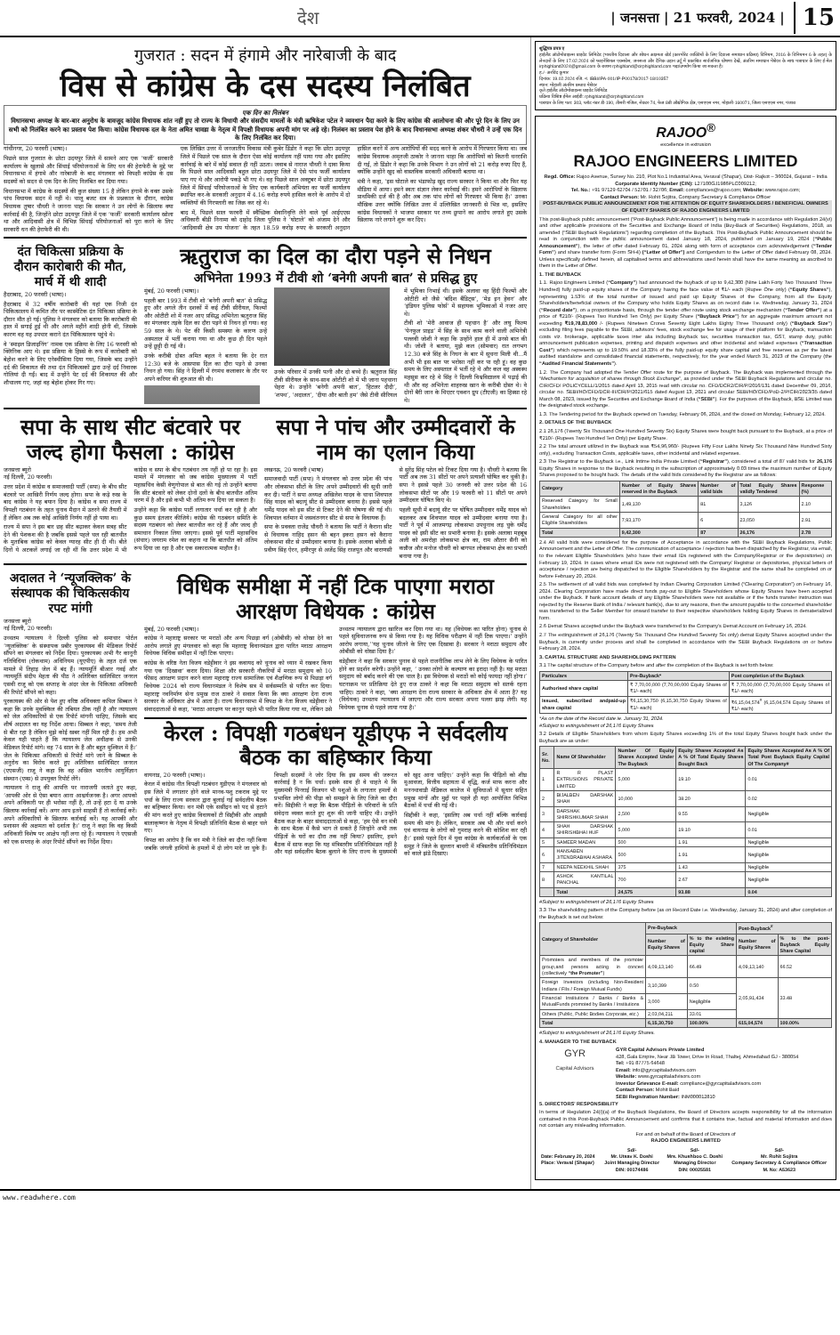देश | जनसत्ता | 21 फरवरी, 2024 | 15
गुजरात : सदन में हंगामे और नारेबाजी के बाद
विस से कांग्रेस के दस सदस्य निलंबित
एक दिन का निलंबन
विधानसभा अध्यक्ष के बार-बार अनुरोध के बावजूद कांग्रेस विधायक शांत नहीं हुए तो राज्य के विधायी और संसदीय मामलों के मंत्री ऋषिकेश पटेल ने व्यवधान पैदा करने के लिए कांग्रेस की आलोचना की और पूरे दिन के लिए उन सभी को निलंबित करने का प्रस्ताव पेश किया। कांग्रेस विधायक दल के नेता अमित चावडा के नेतृत्व में विपक्षी विधायक अपनी मांग पर अड़े रहे। निलंबन का प्रस्ताव पेश होने के बाद विधानसभा अध्यक्ष शंकर चौधरी ने उन्हें एक दिन के लिए निलंबित कर दिया।
गांधीनगर, 20 फरवरी (भाषा)।
पिछले साल गुजरात के छोटा उदयपुर जिले में सामने आए एक ‘फर्जी’ सरकारी कार्यालय के खुलासे और सिंचाई परियोजनाओं के लिए धन की हेराफेरी के मुद्दे पर विधानसभा में हंगामे और नारेबाजी के बाद मंगलवार को विपक्षी कांग्रेस के दस सदस्यों को सदन से एक दिन के लिए निलंबित कर दिया गया।
विधानसभा में कांग्रेस के सदस्यों की कुल संख्या 15 है लेकिन हंगामे के वक्त उसके पांच विधायक सदन में नहीं थे। चालू बजट सत्र के प्रश्नकाल के दौरान, कांग्रेस विधायक तुषार चौधरी ने जानना चाहा कि सरकार ने उन लोगों के खिलाफ क्या कार्रवाई की है, जिन्होंने छोटा उदयपुर जिले में एक ‘फर्जी’ सरकारी कार्यालय खोला था और आदिवासी क्षेत्र में विभिन्न सिंचाई परियोजनाओं को पूरा करने के लिए सरकारी धन की हेराफेरी की थी।
एक लिखित उत्तर में जनजातीय विकास मंत्री कुबेर डिंडोर ने कहा कि छोटा उदयपुर जिले में पिछले एक साल के दौरान ऐसा कोई कार्यालय नहीं पाया गया और इसलिए कार्रवाई के बारे में कोई सवाल ही नहीं उठता। जवाब से नाराज चौधरी ने दावा किया कि पिछले साल आदिवासी बहुल छोटा उदयपुर जिले में ऐसे पांच फर्जी कार्यालय पाए गए थे और आरोपी पकड़े भी गए थे। वह पिछले साल अक्टूबर में छोटा उदयपुर जिले में सिंचाई परियोजनाओं के लिए एक कार्यकारी अभियंता का फर्जी कार्यालय स्थापित कर-के सरकारी अनुदान में 4.16 करोड़ रुपये हासिल करने के आरोप में दो व्यक्तियों की गिरफ्तारी का जिक्र कर रहे थे।
बाद में, पिछले साल फरवरी में स्वैच्छिक सेवानिवृत्ति लेने वाले पूर्व आईएएस अधिकारी बीडी निनामा को दाहोद जिला पुलिस ने ‘घोटाले’ को अंजाम देने और ‘आदिवासी क्षेत्र उप योजना’ के तहत 18.59 करोड़ रुपए के सरकारी अनुदान हासिल करने में अन्य आरोपियों की मदद करने के आरोप में गिरफ्तार किया था। जब कांग्रेस विधायक अमृतजी ठाकोर ने जानना चाहा कि आरोपियों को कितनी धनराशि दी गई, तो डिंडोर ने कहा कि उनके विभाग ने उन लोगों को 21 करोड़ रुपए दिए हैं, क्योंकि उन्होंने खुद को वास्तविक सरकारी अधिकारी बताया था।
मंत्री ने कहा, ‘इस घोटाले का भंडाफोड़ खुद राज्य सरकार ने किया था और फिर यह मीडिया में आया। हमने स्वतः संज्ञान लेकर कार्रवाई की। हमने आरोपियों के खिलाफ प्राथमिकी दर्ज की है और अब तक पांच लोगों को गिरफ्तार भी किया है।’ उनका मौखिक उत्तर क्योंकि लिखित उत्तर में उल्लिखित जानकारी से भिन्न था, इसलिए कांग्रेस विधायकों ने भाजपा सरकार पर तथ्य छुपाने का आरोप लगाते हुए उसके खिलाफ नारे लगाने शुरू कर दिए।
दंत चिकित्सा प्रक्रिया के दौरान कारोबारी की मौत, मार्च में थी शादी
हैदराबाद, 20 फरवरी (भाषा)।
हैदराबाद में 32 वर्षीय कारोबारी की यहां एक निजी दंत चिकित्सालय में कथित तौर पर कास्मेटिक दंत चिकित्सा प्रक्रिया के दौरान मौत हो गई। पुलिस ने मंगलवार को बताया कि कारोबारी की हाल में सगाई हुई थी और अगले महीने शादी होनी थी, जिसके कारण वह यह उपचार कराने दंत चिकित्सालय पहुंचे थे।
वे ‘स्माइल डिजाइनिंग’ नामक एक प्रक्रिया के लिए 16 फरवरी को क्लिनिक आए थे। इस प्रक्रिया के हिस्से के रूप में कारोबारी को बेहोश करने के लिए एनेस्थीसिया दिया गया, जिसके बाद उन्होंने दर्द की शिकायत की तथा दंत चिकित्सकों द्वारा उन्हें दर्द निवारक गोलियां दी गईं। बाद में उन्होंने पेट दर्द की शिकायत की और शौचालय गए, जहां वह बेहोश होकर गिर गए।
ऋतुराज का दिल का दौरा पड़ने से निधन
अभिनेता 1993 में टीवी शो ‘बनेगी अपनी बात’ से प्रसिद्ध हुए
मुंबई, 20 फरवरी (भाषा)।
पहली बार 1993 में टीवी शो ‘बनेगी अपनी बात’ से प्रसिद्ध हुए और अगले तीन दशकों में कई टीवी सीरीयल, फिल्मों और ओटीटी शो में नजर आए प्रसिद्ध अभिनेता ऋतुराज सिंह का मंगलवार तड़के दिल का दौरा पड़ने से निधन हो गया। वह 59 साल के थे। पेट की किसी समस्या के कारण उन्हें अस्पताल में भर्ती कराया गया था और कुछ ही दिन पहले उन्हें छुट्टी दी गई थी।
उनके करीबी दोस्त अमित बहल ने बताया कि देर रात 12:30 बजे के आसपास दिल का दौरा पड़ने से उनका निधन हो गया। सिंह ने दिल्ली में रंगमंच कलाकार के तौर पर अपने करियर की शुरुआत की थी।
उनके परिवार में उनकी पत्नी और दो बच्चे हैं। ऋतुराज सिंह टीवी सीरीयल के साथ-साथ ओटीटी शो में भी जाना पहचाना चेहरा थे। उन्होंने ‘बनेगी अपनी बात’, ‘हिटलर दीदी’, ‘शपथ’, ‘अदालत’, ‘दीया और बाती हम’ जैसे टीवी सीरियल में भूमिका निभाई थी। इसके अलावा वह हिंदी फिल्मों और ओटीटी शो जैसे ‘बंदिश बैंडिट्स’, ‘मेड इन हेवन’ और ‘इंडियन पुलिस फोर्स’ में सहायक भूमिकाओं में नजर आए थे।
टीवी शो ‘मेरी आवाज ही पहचान है’ और लघु फिल्म ‘पेनफुल प्राइड’ में सिंह के साथ काम करने वाली अभिनेत्री पल्लवी जोशी ने कहा कि उन्होंने हाल ही में उनसे बात की थी। जोशी ने बताया, मुझे कल (सोमवार) रात लगभग 12.30 बजे सिंह के निधन के बार में सूचना मिली थी...मैं अभी भी इस बात पर भरोसा नहीं कर पा रही हूं। वह कुछ समय के लिए अस्पताल में भर्ती रहे थे और कल वह अस्वस्थ महसूस कर रहे थे सिंह ने दिल्ली विश्वविद्यालय में पढ़ाई की थी और वह अभिनेता शाहरुख खान के करीबी दोस्त थे। वे दोनों बैरी जान के थिएटर एक्शन ग्रुप (टीएजी) का हिस्सा रहे थे।
सपा के साथ सीट बंटवारे पर जल्द होगा फैसला : कांग्रेस
जनसत्ता ब्यूरो
नई दिल्ली, 20 फरवरी।
उत्तर प्रदेश में कांग्रेस व समाजवादी पार्टी (सपा) के बीच सीट बंटवारे पर आखिरी निर्णय जल्द होगा। सपा के कड़े रुख के बाद कांग्रेस ने यह बयान दिया है। कांग्रेस व सपा राज्य में विपक्षी गठबंधन के तहत चुनाव मैदान में उतरने की तैयारी में हैं लेकिन अब तक कोई आखिरी निर्णय नहीं हो पाया था।
राज्य में सपा ने इस बार छह सीट बढ़ाकर केवल सत्रह सीट देने की पेशकश की है जबकि इससे पहले चल रही बातचीत के मुताबिक कांग्रेस को केवल ग्यारह सीट ही दी थी। बीते दिनों ये अटकलें लगाई जा रही थीं कि उत्तर प्रदेश में भी कांग्रेस व सपा के बीच गठबंधन तय नहीं हो पा रहा है। इस मामले में मंगलवार को जब कांग्रेस मुख्यालय में पार्टी महासचिव केसी वेणुगोपाल से बात की गई तो उन्होंने बताया कि सीट बंटवारे को लेकर दोनों दलों के बीच बातचीत अंतिम चरण में है और इसे कभी भी अंतिम रूप दिया जा सकता है।
उन्होंने कहा कि कांग्रेस पार्टी लगातार चर्चा कर रही है और कुछ समय इंतजार कीजिये। कांग्रेस की गठबंधन समिति के सदस्य गठबंधन को लेकर बातचीत कर रहे हैं और जल्द ही समाधान निकाल लिया जाएगा। इससे पूर्व पार्टी महासचिव (संचार) जयराम रमेश का कहना था कि बातचीत को अंतिम रूप दिया जा रहा है और एक सकारात्मक माहौल है।
सपा ने पांच और उम्मीदवारों के नाम का एलान किया
लखनऊ, 20 फरवरी (भाषा)
समाजवादी पार्टी (सपा) ने मंगलवार को उत्तर प्रदेश की पांच और लोकसभा सीटों के लिए अपने उम्मीदवारों की सूची जारी कर दी। पार्टी ने सपा अध्यक्ष अखिलेश यादव के चाचा शिवपाल सिंह यादव को बदायूं सीट से उम्मीदवार बनाया है। इससे पहले धर्मेंद्र यादव को इस सीट से टिकट देने की घोषणा की गई थी। शिवपाल वर्तमान में जसवंतनगर सीट से सपा के विधायक हैं।
सपा के प्रवक्ता राजेंद्र चौधरी ने बताया कि पार्टी ने कैराना सीट से विधायक नाहिद हसन की बहन इकरा हसन को कैराना लोकसभा सीट से उम्मीदवार बनाया है। इसके अलावा बरेली से प्रवीण सिंह ऐरन, हमीरपुर से अजेंद्र सिंह राजपूत और वाराणसी से सुरेंद्र सिंह पटेल को टिकट दिया गया है। चौधरी ने बताया कि पार्टी अब तक 31 सीटों पर अपने प्रत्याशी घोषित कर चुकी है। सपा ने इससे पहले 30 जनवरी को उत्तर प्रदेश की 16 लोकसभा सीटों पर और 19 फरवरी को 11 सीटों पर अपने उम्मीदवार घोषित किए थे।
पहली सूची में बदायूं सीट पर घोषित उम्मीदवार धर्मेंद्र यादव को बदलकर अब शिवपाल यादव को उम्मीदवार बनाया गया है। पार्टी ने पूर्व में आजमगढ़ लोकसभा उपचुनाव लड़ चुके धर्मेंद्र यादव को इसी सीट का प्रभारी बनाया है। इसके अलावा महबूब अली को अमरोहा लोकसभा क्षेत्र का, राम औतार सैनी को कन्नौज और मनोज चौधरी को बागपत लोकसभा क्षेत्र का प्रभारी बनाया गया है।
अदालत ने ‘न्यूजक्लिक’ के संस्थापक की चिकित्सकीय रपट मांगी
जनसत्ता ब्यूरो
नई दिल्ली, 20 फरवरी।
उच्चतम न्यायालय ने दिल्ली पुलिस को समाचार पोर्टल ‘न्यूजक्लिक’ के संस्थापक प्रबीर पुरकायस्थ की मेडिकल रिपोर्ट सौंपने का मंगलवार को निर्देश दिया। पुरकायस्थ अभी गैर कानूनी गतिविधियां (रोकथाम) अधिनियम (यूएपीए) के तहत दर्ज एक मामले में तिहाड़ जेल में बंद हैं। न्यायमूर्ति बीआर गवई और न्यायमूर्ति संदीप मेहता की पीठ ने अतिरिक्त सालिसिटर जनरल एसवी राजू को एक सप्ताह के अंदर जेल के चिकित्सा अधिकारी की रिपोर्ट सौंपने को कहा।
पुरकायस्थ की ओर से पेश हुए वरिष्ठ अधिवक्ता कपिल सिब्बल ने कहा कि उनके मुवक्किल की तबियत ठीक नहीं है और न्यायालय को जेल अधिकारियों से एक रिपोर्ट मांगनी चाहिए, जिसके बाद शीर्ष अदालत का यह निर्देश आया। सिब्बल ने कहा, ‘समय तेजी से बीत रहा है लेकिन मुझे कोई खबर नहीं मिल रही है। हम अभी केवल यही चाहते हैं कि न्यायालय जेल अधीक्षक से उनकी मेडिकल रिपोर्ट मांगे। वह 74 साल के हैं और बहुत मुश्किल में हैं।’ जेल के चिकित्सा अधिकारी से रिपोर्ट मांगे जाने के सिब्बल के अनुरोध का विरोध करते हुए अतिरिक्त सालिसिटर जनरल (एएसजी) राजू ने कहा कि वह अखिल भारतीय आयुर्विज्ञान संस्थान (एम्स) से उपयुक्त रिपोर्ट लेंगे।
न्यायालय ने राजू की आपत्ति पर नाराजगी जताते हुए कहा, ‘आपकी ओर से ऐसा बयान आना आश्चर्यजनक है। अगर आपको अपने अधिकारी पर ही भरोसा नहीं है, तो उन्हें हटा दें या उनके खिलाफ कार्रवाई करें। अगर आप इतने साहसी हैं तो कार्रवाई करें। अपने अधिकारियों के खिलाफ कार्रवाई करें। यह आपकी और प्रशासन की अक्षमता को दर्शाता है।’ राजू ने कहा कि वह किसी अधिकारी विशेष पर आक्षेप नहीं लगा रहे हैं। न्यायालय ने एएसजी को एक सप्ताह के अंदर रिपोर्ट सौंपने का निर्देश दिया।
विधिक समीक्षा में नहीं टिक पाएगा मराठा आरक्षण विधेयक : कांग्रेस
मुंबई, 20 फरवरी (भाषा)।
कांग्रेस ने महाराष्ट्र सरकार पर मराठों और अन्य पिछड़ा वर्ग (ओबीसी) को धोखा देने का आरोप लगाते हुए मंगलवार को कहा कि महाराष्ट्र विधानमंडल द्वारा पारित मराठा आरक्षण विधेयक विधिक समीक्षा में नहीं टिक पाएगा।
कांग्रेस के वरिष्ठ नेता विजय वडेट्टीवार ने इस कवायद को चुनाव को ध्यान में रखकर किया गया एक ‘दिखावा’ करार दिया। शिक्षा और सरकारी नौकरियों में मराठा समुदाय को 10 फीसद आरक्षण प्रदान करने वाला महाराष्ट्र राज्य सामाजिक एवं शैक्षणिक रूप से पिछड़ा वर्ग विधेयक 2024 को राज्य विधानमंडल ने विशेष सत्र में सर्वसम्मति से पारित कर दिया। महाराष्ट्र नवनिर्माण सेना प्रमुख राज ठाकरे ने सवाल किया कि क्या आरक्षण देना राज्य सरकार के अधिकार क्षेत्र में आता है। राज्य विधानसभा में विपक्ष के नेता विजय वडेट्टीवार ने संवाददाताओं से कहा, ‘मराठा आरक्षण पर कानून पहले भी पारित किया गया था, लेकिन उसे उच्चतम न्यायालय द्वारा खारिज कर दिया गया था। यह (विधेयक का पारित होना) चुनाव से पहले सुविधाजनक रूप से किया गया है। यह विधिक परीक्षण में नहीं टिक पाएगा।’ उन्होंने आरोप लगाया,‘‘यह चुनाव जीतने के लिए एक दिखावा है। सरकार ने मराठा समुदाय और ओबीसी को धोखा दिया है।’
वडेट्टीवार ने कहा कि सरकार चुनाव से पहले राजनीतिक लाभ लेने के लिए विधेयक के पारित होने का प्रदर्शन करेगी। उन्होंने कहा, ‘ उनका लोगों के कल्याण का इरादा नहीं है। यह मराठा समुदाय को बर्बाद करने की एक चाल है। इस विधेयक से मराठों को कोई फायदा नहीं होगा।’ घटनाक्रम पर प्रतिक्रिया देते हुए राज ठाकरे ने कहा कि मराठा समुदाय को सतर्क रहना चाहिए। ठाकरे ने कहा, ‘क्या आरक्षण देना राज्य सरकार के अधिकार क्षेत्र में आता है? यह (विधेयक) उच्चतम न्यायालय में जाएगा और राज्य सरकार अपना पल्ला झाड़ लेगी। यह विधेयक चुनाव से पहले लाया गया है।’
केरल : विपक्षी गठबंधन यूडीएफ ने सर्वदलीय बैठक का बहिष्कार किया
वायनाड, 20 फरवरी (भाषा)।
केरल में कांग्रेस नीत विपक्षी गठबंधन यूडीएफ ने मंगलवार को इस जिले में लगातार होने वाले मानव-पशु टकराव मुद्दे पर चर्चा के लिए राज्य सरकार द्वारा बुलाई गई सर्वदलीय बैठक का बहिष्कार किया। वन मंत्री एके ससींद्रन को पद से हटाने की मांग करते हुए कांग्रेस विधायकों टी सिद्दीकी और आइसी बालाकृष्णन के नेतृत्व में विपक्षी प्रतिनिधि बैठक से बाहर चले गए।
विपक्ष का आरोप है कि वन मंत्री ने जिले का दौरा नहीं किया जबकि जंगली हाथियों के हमलों में दो लोग मारे जा चुके हैं। विपक्षी सदस्यों ने जोर दिया कि इस समय की जरूरत कार्रवाई है न कि चर्चा। इसके साथ ही वे चाहते थे कि मुख्यमंत्री पिनराई विजयन भी पशुओं के लगातार हमलों से प्रभावित लोगों की पीड़ा को समझने के लिए जिले का दौरा करें। सिद्दीकी ने कहा कि बैठक पीड़ितों के परिवारों के प्रति संवेदना व्यक्त करते हुए शुरू की जानी चाहिए थी। उन्होंने बैठक कक्ष के बाहर संवाददाताओं से कहा, ‘हम ऐसे वन मंत्री के साथ बैठक में कैसे भाग ले सकते हैं जिन्होंने अभी तक पीड़ितों के घरों का दौरा तक नहीं किया? इसलिए, हमने बैठक में साफ कहा कि यह मंत्रिस्तरीय प्रतिनिधिमंडल नहीं है और यहां सर्वदलीय बैठक बुलाने के लिए राज्य के मुख्यमंत्री को खुद आना चाहिए।’ उन्होंने कहा कि पीड़ितों को शीघ्र मुआवजा, वित्तीय सहायता में वृद्धि, कर्ज माफ करना और मननथावाडी मेडिकल कालेज में सुविधाओं में सुधार सहित प्रमुख मांगों और मुद्दों पर पहले ही यहां आयोजित विभिन्न बैठकों में चर्चा की गई थी।
सिद्दीकी ने कहा, ‘इसलिए अब चर्चा नहीं बल्कि कार्रवाई समय की मांग है। लेकिन, सरकार अब भी और चर्चा करने एवं वायनाड के लोगों को गुमराह करने की कोशिश कर रही है।’ इससे पहले दिन में युवा कांग्रेस के कार्यकर्ताओं के एक समूह ने जिले के सुल्तान बाथरी में मंत्रिस्तरीय प्रतिनिधिमंडल को काले झंडे दिखाए।
शुद्धिपत्र प्रपत्र ए
हाईलैंड ऑटोमोबाइल्स प्राइवेट लिमिटेड (भारतीय दिवाला और शोधन अक्षमता बोर्ड (कारपोरेट व्यक्तियों के लिए दिवाला समाधान प्रक्रिया) विनियम, 2016 के विनियमन 6 के तहत) के लेनदारों के लिए 17.02.2024 को फाइनेंशियल एक्सप्रेस, जनसत्ता और दैनिक उड़ान उर्दू में प्रकाशित सार्वजनिक घोषणा देखें, अंतरिम समाधान पेशेवर के साथ पत्राचार के लिए ई-मेल irphighland2024@gmail.com के बजाय rphighland@cirphighland.com पढ़ा/उपयोग किया जा सकता है।
ह./- अरविंद कुमार
दिनांक: 19.02.2024 रजि. नं. IBBI/IPA-001/IP-P00178/2017-18/10357
स्थान: मोहाली अंतरिम प्रस्ताव पेशेवर
कृते हाईलैंड ऑटोमोबाइल्स प्राइवेट लिमिटेड
प्रक्रिया विशिष्ट ईमेल आईडी: rphighland@cirphighland.com
पत्राचार के लिए पता: 303, प्लॉट नंबर डी-190, तीसरी मंजिल, सेक्टर-74, फेज 8बी औद्योगिक क्षेत्र, एसएएस नगर, मोहाली-160071, जिला एसएएस नगर, पंजाब
RAJOO<sup>®</sup>
excellence in extrusion
RAJOO ENGINEERS LIMITED
Regd. Office: Rajoo Avenue, Survey No. 210, Plot No.1 Industrial Area, Veraval (Shapar), Dist- Rajkot – 360024, Gujarat – India
Corporate Identity Number (CIN): L27100GJ1986PLC009212;
Tel. No.: +91 97129 62704 / 52701 / 32706; Email: compliances@rajoo.com; Website: www.rajoo.com;
Contact Person: Mr. Rohit Sojitra, Company Secretary & Compliance Officer
POST-BUYBACK PUBLIC ANNOUNCEMENT FOR THE ATTENTION OF EQUITY SHAREHOLDERS / BENEFICIAL OWNERS OF EQUITY SHARES OF RAJOO ENGINEERS LIMITED
This post-Buyback public announcement (“Post-Buyback Public Announcement”) is being made in accordance with Regulation 24(vi) and other applicable provisions of the Securities and Exchange Board of India (Buy-Back of Securities) Regulations, 2018, as amended (“SEBI Buyback Regulations”) regarding completion of the Buyback. This Post-Buyback Public Announcement should be read in conjunction with the public announcement dated January 18, 2024, published on January 19, 2024 (“Public Announcement”), the letter of offer dated February 01, 2024 along with form of acceptance cum acknowledgement (“Tender Form”) and share transfer form (Form SH-4) (“Letter of Offer”) and Corrigendum to the Letter of Offer dated February 08, 2024. Unless specifically defined herein, all capitalised terms and abbreviations used herein shall have the same meaning as ascribed to them in the Letter of Offer.
1. THE BUYBACK
1.1. Rajoo Engineers Limited (“Company”) had announced the buyback of up to 9,42,300 (Nine Lakh Forty Two Thousand Three Hundred) fully paid-up equity shares of the Company having the face value of ₹1/- each (Rupee One only) (“Equity Shares”), representing 1.53% of the total number of issued and paid up Equity Shares of the Company, from all the Equity Shareholders/beneficial owners of the Company who holds Equity Shares as on record date i.e. Wednesday, January 31, 2024 (“Record date”), on a proportionate basis, through the tender offer route using stock exchange mechanism (“Tender Offer”) at a price of ₹210/- (Rupees Two Hundred Ten Only) per Equity Share (“Buyback Price”) for an aggregate maximum amount not exceeding ₹19,78,83,000 /- (Rupees Nineteen Crores Seventy Eight Lakhs Eighty Three Thousand only) (“Buyback Size”) excluding filing fees payable to the SEBI, advisors' fees, stock exchange fee for usage of their platform for Buyback, transaction costs viz. brokerage, applicable taxes inter alia including Buyback tax, securities transaction tax, GST, stamp duty, public announcement publication expenses, printing and dispatch expenses and other incidental and related expenses (“Transaction Cost”) which represents up to 19.50% and 18.33% of the fully paid-up equity share capital and free reserves as per the latest audited standalone and consolidated financial statements, respectively, for the year ended March 31, 2023 of the Company (the “Audited Financial Statements”).
1.2. The Company had adopted the Tender Offer route for the purpose of Buyback. The Buyback was implemented through the “Mechanism for acquisition of shares through Stock Exchange”, as provided under the SEBI Buyback Regulations and circular no. CIR/CFD/ POLICYCELL/1/2015 dated April 13, 2015 read with circular no. CFD/DCR2/CIR/P/2016/131 dated December 09, 2016, circular no. SEBI/HO/CFD/DCR-III/CIR/P/2021/615 dated August 13, 2021 and circular SEBI/HO/CFD/PoD-2/P/CIR/2023/35 dated March 08, 2023, issued by the Securities and Exchange Board of India (“SEBI”). For the purposes of the Buyback, BSE Limited was the designated stock exchange.
1.3. The Tendering period for the Buyback opened on Tuesday, February 06, 2024, and the closed on Monday, February 12, 2024.
2. DETAILS OF THE BUYBACK
2.1 26,176 (Twenty Six Thousand One Hundred Seventy Six) Equity Shares were bought back pursuant to the Buyback, at a price of ₹210/- (Rupees Two Hundred Ten Only) per Equity Share.
2.2 The total amount utilized in the Buyback was ₹54,96,960/- (Rupees Fifty Four Lakhs Ninety Six Thousand Nine Hundred Sixty only), excluding Transaction Costs, applicable taxes, other incidental and related expenses.
2.3 The Registrar to the Buyback i.e., Link Intime India Private Limited (“Registrar”), considered a total of 87 valid bids for 26,176 Equity Shares in response to the Buyback resulting in the subscription of approximately 0.03 times the maximum number of Equity Shares proposed to be bought back. The details of the valid bids considered by the Registrar are as follows:
| Category | Number of Equity Shares reserved in the Buyback | Number of valid bids | Total Equity Shares validly Tendered | Response (%) |
| --- | --- | --- | --- | --- |
| Reserved Category for Small Shareholders | 1,49,130 | 81 | 3,126 | 2.10 |
| General Category for all other Eligible Shareholders | 7,93,170 | 6 | 23,050 | 2.91 |
| Total | 9,42,300 | 87 | 26,176 | 2.78 |
2.4 All valid bids were considered for the purpose of Acceptance in accordance with the SEBI Buyback Regulations, Public Announcement and the Letter of Offer. The communication of acceptance / rejection has been dispatched by the Registrar, via email, to the relevant Eligible Shareholders (who have their email IDs registered with the Company/Registrar or the depositories) on February 19, 2024. In cases where email IDs were not registered with the Company/ Registrar or depositories, physical letters of acceptance / rejection are being dispatched to the Eligible Shareholders by the Registrar and the same shall be completed on or before February 20, 2024.
2.5 The settlement of all valid bids was completed by Indian Clearing Corporation Limited (“Clearing Corporation”) on February 16, 2024. Clearing Corporation have made direct funds pay-out to Eligible Shareholders whose Equity Shares have been accepted under the Buyback. If bank account details of any Eligible Shareholders were not available or if the funds transfer instruction was rejected by the Reserve Bank of India / relevant bank(s), due to any reasons, then the amount payable to the concerned shareholder was transferred to the Seller Member for onward transfer to their respective shareholders holding Equity Shares in dematerialized form.
2.6 Demat Shares accepted under the Buyback were transferred to the Company's Demat Account on February 16, 2024.
2.7 The extinguishment of 26,176 (Twenty Six Thousand One Hundred Seventy Six only) demat Equity Shares accepted under the Buyback, is currently under process and shall be completed in accordance with the SEBI Buyback Regulations on or before February 28, 2024.
3. CAPITAL STRUCTURE AND SHAREHOLDING PATTERN
3.1 The capital structure of the Company before and after the completion of the Buyback is set forth below:
| Particulars | Pre-Buyback* | Post completion of the Buyback |
| --- | --- | --- |
| Authorised share capital | ₹ 7,70,00,000 (7,70,00,000 Equity Shares of ₹1/- each) | ₹ 7,70,00,000 (7,70,00,000 Equity Shares of ₹1/- each) |
| Issued, subscribed andpaid-up share capital | ₹6,15,30,750 (6,15,30,750 Equity Shares of ₹1/- each) | ₹6,15,04,574<sup>#</sup> (6,15,04,574 Equity Shares of ₹1/- each) |
*As on the date of the Record date ie. January 31, 2024.
#Subject to extinguishment of 26,176 Equity Shares
3.2 Details of Eligible Shareholders from whom Equity Shares exceeding 1% of the total Equity Shares bought back under the Buyback are as under:
| Sr. No. | Name Of Shareholder | Number Of Equity Shares Accepted Under The Buyback | Equity Shares Accepted As A % Of Total Equity Shares Bought Back | Equity Shares Accepted As A % Of Total Post Buyback Equity Capital Of The Company# |
| --- | --- | --- | --- | --- |
| 1 | R R PLAST EXTRUSIONS PRIVATE LIMITED | 5,000 | 19.10 | 0.01 |
| 2 | BIJALBEN DARSHAK SHAH | 10,000 | 38.20 | 0.02 |
| 3 | DARSHAK SHIRISHKUMAR SHAH | 2,500 | 9.55 | Negligible |
| 4 | SHAH DARSHAK SHIRISHBHAI HUF | 5,000 | 19.10 | 0.01 |
| 5 | SAMEER MADAN | 500 | 1.91 | Negligible |
| 6 | HANSABEN JITENDRABHAI ASHARA | 500 | 1.91 | Negligible |
| 7 | NEEPA NEEKHIL SHAH | 375 | 1.43 | Negligible |
| 8 | ASHOK KANTILAL PANCHAL | 700 | 2.67 | Negligible |
| | Total | 24,575 | 93.88 | 0.04 |
#Subject to extinguishment of 26,176 Equity Shares
3.3 The shareholding pattern of the Company before (as on Record Date i.e. Wednesday, January 31, 2024) and after completion of the Buyback is set out below:
| Category of Shareholder | Pre-Buyback | | Post-Buyback<sup>#</sup> | |
| --- | --- | --- | --- | --- |
| | Number of Equity Shares | % to the existing Equity Share capital | Number of Equity Shares | % to the post-Buyback Equity Share Capital |
| Promoters and members of the promoter group,and persons acting in concert (collectively “the Promoter” ) | 4,09,13,140 | 66.49 | 4,09,13,140 | 66.52 |
| Foreign Investors (including Non-Resident Indians / FIIs / Foreign Mutual Funds) | 3,10,399 | 0.50 | 2,05,91,434 | 33.48 |
| Financial Institutions / Banks / Banks & MutualFunds promoted by Banks / Institutions | 3,000 | Negligible | | |
| Others (Public, Public Bodies Corporate, etc.) | 2,03,04,211 | 33.01 | | |
| Total | 6,15,30,750 | 100.00% | 615,04,574 | 100.00% |
#Subject to extinguishment of 26,176 Equity Shares.
4. MANAGER TO THE BUYBACK
GYR
Capital Advisors
GYR Capital Advisors Private Limited
428, Gala Empire, Near JB Tower, Drive In Road, Thaltej, Ahmedabad GJ - 380054
Tel: +91 87775 64648
Email: info@gyrcapitaladvisors.com
Website: www.gyrcapitaladvisors.com
Investor Grievance E-mail: compliance@gyrcapitaladvisors.com
Contact Person: Mohit Baid
SEBI Registration Number: INM000012810
5. DIRECTORS' RESPONSIBILITY
In terms of Regulation 24(i)(a) of the Buyback Regulations, the Board of Directors accepts responsibility for all the information contained in this Post-Buyback Public Announcement and confirms that it contains true, factual and material information and does not contain any misleading information.
For and on behalf of the Board of Directors of
RAJOO ENGINEERS LIMITED
| Date: February 20, 2024 Place: Veraval (Shapar) | Sd/- Mr. Utsav K. Doshi Joint Managing Director DIN: 00174486 | Sd/- Mrs. Khushboo C. Doshi Managing Director DIN: 00025581 | Sd/- Mr. Rohit Sojitra Company Secretary & Compliance Officer M. No: A53623 |
www.readwhere.com